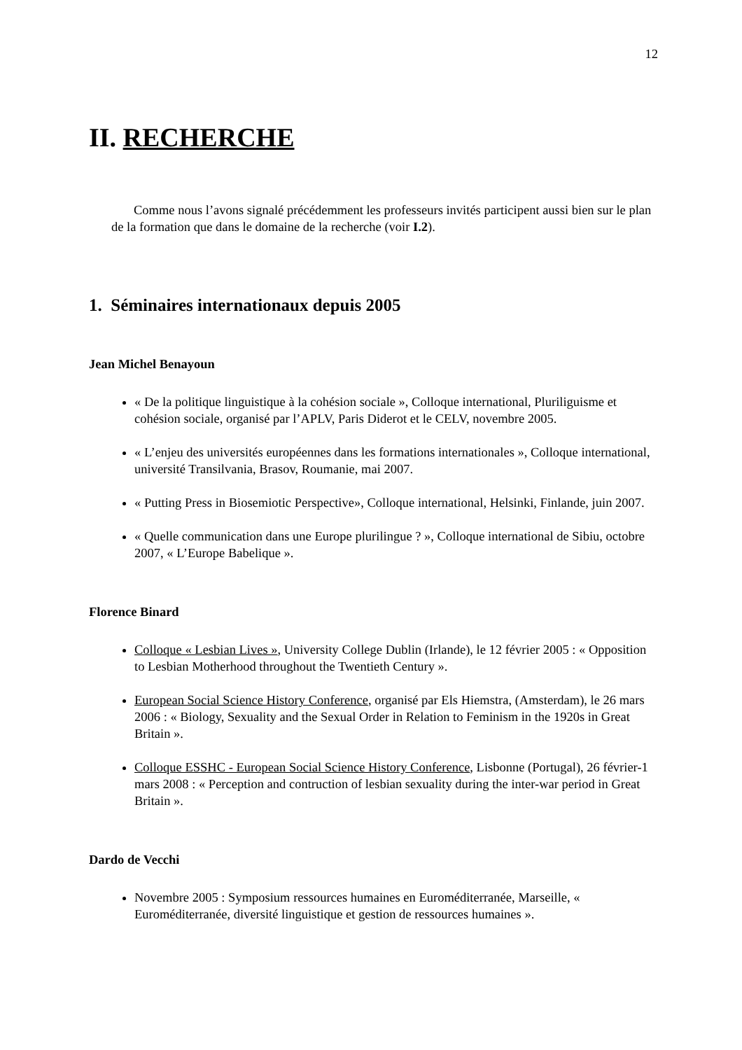12
II. RECHERCHE
Comme nous l’avons signalé précédemment les professeurs invités participent aussi bien sur le plan de la formation que dans le domaine de la recherche (voir I.2).
1. Séminaires internationaux depuis 2005
Jean Michel Benayoun
« De la politique linguistique à la cohésion sociale », Colloque international, Pluriliguisme et cohésion sociale, organisé par l’APLV, Paris Diderot et le CELV, novembre 2005.
« L’enjeu des universités européennes dans les formations internationales », Colloque international, université Transilvania, Brasov, Roumanie, mai 2007.
« Putting Press in Biosemiotic Perspective», Colloque international, Helsinki, Finlande, juin 2007.
« Quelle communication dans une Europe plurilingue ? », Colloque international de Sibiu, octobre 2007, « L’Europe Babelique ».
Florence Binard
Colloque « Lesbian Lives », University College Dublin (Irlande), le 12 février 2005 : « Opposition to Lesbian Motherhood throughout the Twentieth Century ».
European Social Science History Conference, organisé par Els Hiemstra, (Amsterdam), le 26 mars 2006 : « Biology, Sexuality and the Sexual Order in Relation to Feminism in the 1920s in Great Britain ».
Colloque ESSHC - European Social Science History Conference, Lisbonne (Portugal), 26 février-1 mars 2008 : « Perception and contruction of lesbian sexuality during the inter-war period in Great Britain ».
Dardo de Vecchi
Novembre 2005 : Symposium ressources humaines en Euroméditerranée, Marseille, « Euroméditerranée, diversité linguistique et gestion de ressources humaines ».